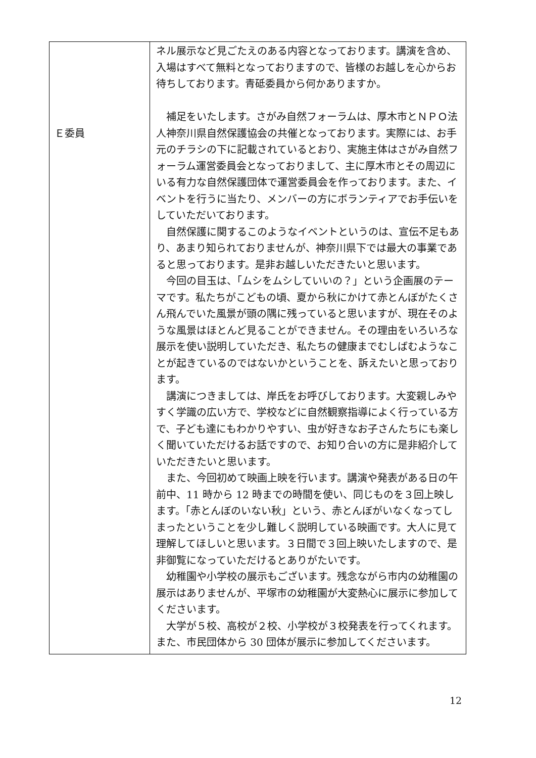| Ｅ委員 | ネル展示など見ごたえのある内容となっております。講演を含め、入場はすべて無料となっておりますので、皆様のお越しを心からお待ちしております。青砥委員から何かありますか。 補足をいたします。さがみ自然フォーラムは、厚木市とＮＰＯ法人神奈川県自然保護協会の共催となっております。実際には、お手元のチラシの下に記載されているとおり、実施主体はさがみ自然フォーラム運営委員会となっておりまして、主に厚木市とその周辺にいる有力な自然保護団体で運営委員会を作っております。また、イベントを行うに当たり、メンバーの方にボランティアでお手伝いをしていただいております。 自然保護に関するこのようなイベントというのは、宣伝不足もあり、あまり知られておりませんが、神奈川県下では最大の事業であると思っております。是非お越しいただきたいと思います。 今回の目玉は、「ムシをムシしていいの？」という企画展のテーマです。私たちがこどもの頃、夏から秋にかけて赤とんぼがたくさん飛んでいた風景が頭の隅に残っていると思いますが、現在そのような風景はほとんど見ることができません。その理由をいろいろな展示を使い説明していただき、私たちの健康までむしばむようなことが起きているのではないかということを、訴えたいと思っております。 講演につきましては、岸氏をお呼びしております。大変親しみやすく学識の広い方で、学校などに自然観察指導によく行っている方で、子ども達にもわかりやすい、虫が好きなお子さんたちにも楽しく聞いていただけるお話ですので、お知り合いの方に是非紹介していただきたいと思います。 また、今回初めて映画上映を行います。講演や発表がある日の午前中、11 時から 12 時までの時間を使い、同じものを３回上映します。「赤とんぼのいない秋」という、赤とんぼがいなくなってしまったということを少し難しく説明している映画です。大人に見て理解してほしいと思います。３日間で３回上映いたしますので、是非御覧になっていただけるとありがたいです。 幼稚園や小学校の展示もございます。残念ながら市内の幼稚園の展示はありませんが、平塚市の幼稚園が大変熱心に展示に参加してくださいます。 大学が５校、高校が２校、小学校が３校発表を行ってくれます。また、市民団体から 30 団体が展示に参加してくださいます。 |
12